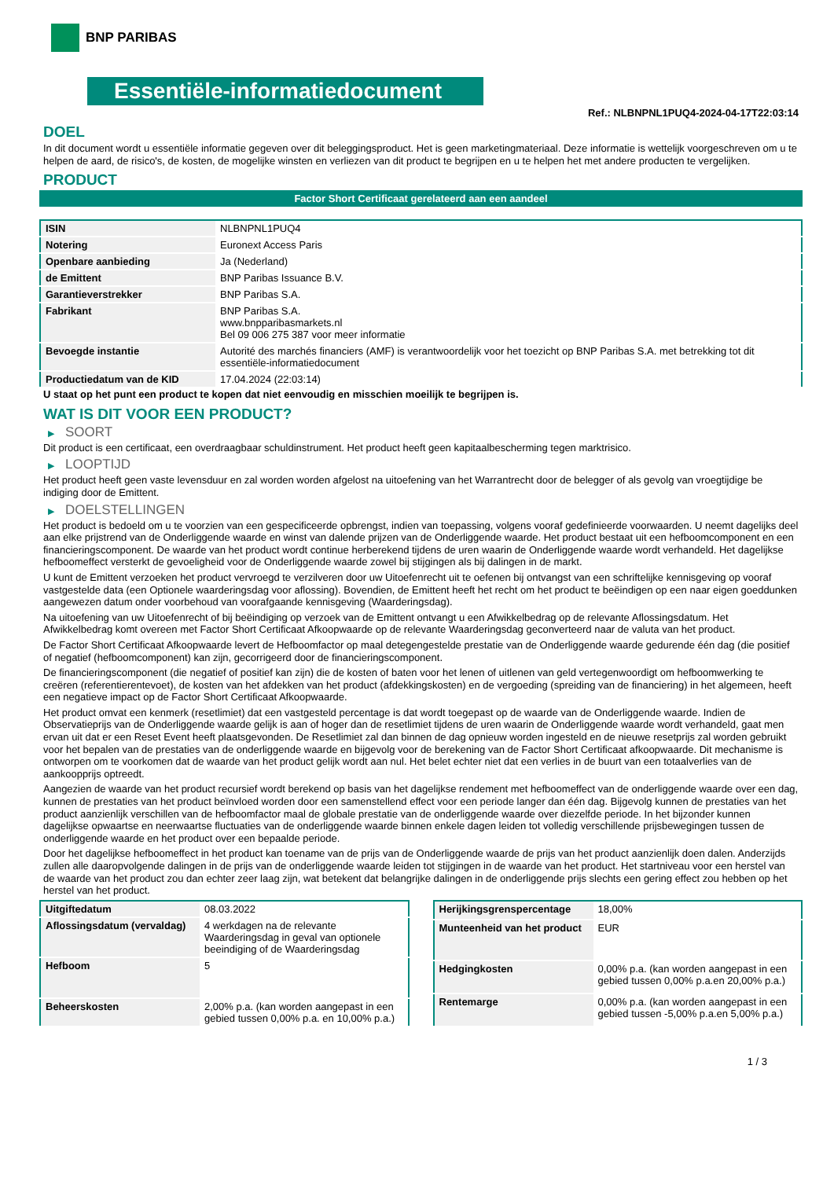BNP PARIBAS
Essentiële-informatiedocument
Ref.: NLBNPNL1PUQ4-2024-04-17T22:03:14
DOEL
In dit document wordt u essentiële informatie gegeven over dit beleggingsproduct. Het is geen marketingmateriaal. Deze informatie is wettelijk voorgeschreven om u te helpen de aard, de risico's, de kosten, de mogelijke winsten en verliezen van dit product te begrijpen en u te helpen het met andere producten te vergelijken.
PRODUCT
Factor Short Certificaat gerelateerd aan een aandeel
| ISIN | NLBNPNL1PUQ4 |
| Notering | Euronext Access Paris |
| Openbare aanbieding | Ja (Nederland) |
| de Emittent | BNP Paribas Issuance B.V. |
| Garantieverstrekker | BNP Paribas S.A. |
| Fabrikant | BNP Paribas S.A. www.bnpparibasmarkets.nl Bel 09 006 275 387 voor meer informatie |
| Bevoegde instantie | Autorité des marchés financiers (AMF) is verantwoordelijk voor het toezicht op BNP Paribas S.A. met betrekking tot dit essentiële-informatiedocument |
| Productiedatum van de KID | 17.04.2024 (22:03:14) |
U staat op het punt een product te kopen dat niet eenvoudig en misschien moeilijk te begrijpen is.
WAT IS DIT VOOR EEN PRODUCT?
▶ SOORT
Dit product is een certificaat, een overdraagbaar schuldinstrument. Het product heeft geen kapitaalbescherming tegen marktrisico.
▶ LOOPTIJD
Het product heeft geen vaste levensduur en zal worden worden afgelost na uitoefening van het Warrantrecht door de belegger of als gevolg van vroegtijdige be indiging door de Emittent.
▶ DOELSTELLINGEN
Het product is bedoeld om u te voorzien van een gespecificeerde opbrengst, indien van toepassing, volgens vooraf gedefinieerde voorwaarden. U neemt dagelijks deel aan elke prijstrend van de Onderliggende waarde en winst van dalende prijzen van de Onderliggende waarde. Het product bestaat uit een hefboomcomponent en een financieringscomponent. De waarde van het product wordt continue herberekend tijdens de uren waarin de Onderliggende waarde wordt verhandeld. Het dagelijkse hefboomeffect versterkt de gevoeligheid voor de Onderliggende waarde zowel bij stijgingen als bij dalingen in de markt.
U kunt de Emittent verzoeken het product vervroegd te verzilveren door uw Uitoefenrecht uit te oefenen bij ontvangst van een schriftelijke kennisgeving op vooraf vastgestelde data (een Optionele waarderingsdag voor aflossing). Bovendien, de Emittent heeft het recht om het product te beëindigen op een naar eigen goeddunken aangewezen datum onder voorbehoud van voorafgaande kennisgeving (Waarderingsdag).
Na uitoefening van uw Uitoefenrecht of bij beëindiging op verzoek van de Emittent ontvangt u een Afwikkelbedrag op de relevante Aflossingsdatum. Het Afwikkelbedrag komt overeen met Factor Short Certificaat Afkoopwaarde op de relevante Waarderingsdag geconverteerd naar de valuta van het product.
De Factor Short Certificaat Afkoopwaarde levert de Hefboomfactor op maal detegengestelde prestatie van de Onderliggende waarde gedurende één dag (die positief of negatief (hefboomcomponent) kan zijn, gecorrigeerd door de financieringscomponent.
De financieringscomponent (die negatief of positief kan zijn) die de kosten of baten voor het lenen of uitlenen van geld vertegenwoordigt om hefboomwerking te creëren (referentierentevoet), de kosten van het afdekken van het product (afdekkingskosten) en de vergoeding (spreiding van de financiering) in het algemeen, heeft een negatieve impact op de Factor Short Certificaat Afkoopwaarde.
Het product omvat een kenmerk (resetlimiet) dat een vastgesteld percentage is dat wordt toegepast op de waarde van de Onderliggende waarde. Indien de Observatieprijs van de Onderliggende waarde gelijk is aan of hoger dan de resetlimiet tijdens de uren waarin de Onderliggende waarde wordt verhandeld, gaat men ervan uit dat er een Reset Event heeft plaatsgevonden. De Resetlimiet zal dan binnen de dag opnieuw worden ingesteld en de nieuwe resetprijs zal worden gebruikt voor het bepalen van de prestaties van de onderliggende waarde en bijgevolg voor de berekening van de Factor Short Certificaat afkoopwaarde. Dit mechanisme is ontworpen om te voorkomen dat de waarde van het product gelijk wordt aan nul. Het belet echter niet dat een verlies in de buurt van een totaalverlies van de aankoopprijs optreedt.
Aangezien de waarde van het product recursief wordt berekend op basis van het dagelijkse rendement met hefboomeffect van de onderliggende waarde over een dag, kunnen de prestaties van het product beïnvloed worden door een samenstellend effect voor een periode langer dan één dag. Bijgevolg kunnen de prestaties van het product aanzienlijk verschillen van de hefboomfactor maal de globale prestatie van de onderliggende waarde over diezelfde periode. In het bijzonder kunnen dagelijkse opwaartse en neerwaartse fluctuaties van de onderliggende waarde binnen enkele dagen leiden tot volledig verschillende prijsbewegingen tussen de onderliggende waarde en het product over een bepaalde periode.
Door het dagelijkse hefboomeffect in het product kan toename van de prijs van de Onderliggende waarde de prijs van het product aanzienlijk doen dalen. Anderzijds zullen alle daaropvolgende dalingen in de prijs van de onderliggende waarde leiden tot stijgingen in de waarde van het product. Het startniveau voor een herstel van de waarde van het product zou dan echter zeer laag zijn, wat betekent dat belangrijke dalingen in de onderliggende prijs slechts een gering effect zou hebben op het herstel van het product.
| Uitgiftedatum | 08.03.2022 |
| Aflossingsdatum (vervaldag) | 4 werkdagen na de relevante Waarderingsdag in geval van optionele beeindiging of de Waarderingsdag |
| Hefboom | 5 |
| Beheerskosten | 2,00% p.a. (kan worden aangepast in een gebied tussen 0,00% p.a. en 10,00% p.a.) |
| Herijkingsgrenspercentage | 18,00% |
| Munteenheid van het product | EUR |
| Hedgingkosten | 0,00% p.a. (kan worden aangepast in een gebied tussen 0,00% p.a.en 20,00% p.a.) |
| Rentemarge | 0,00% p.a. (kan worden aangepast in een gebied tussen -5,00% p.a.en 5,00% p.a.) |
1 / 3